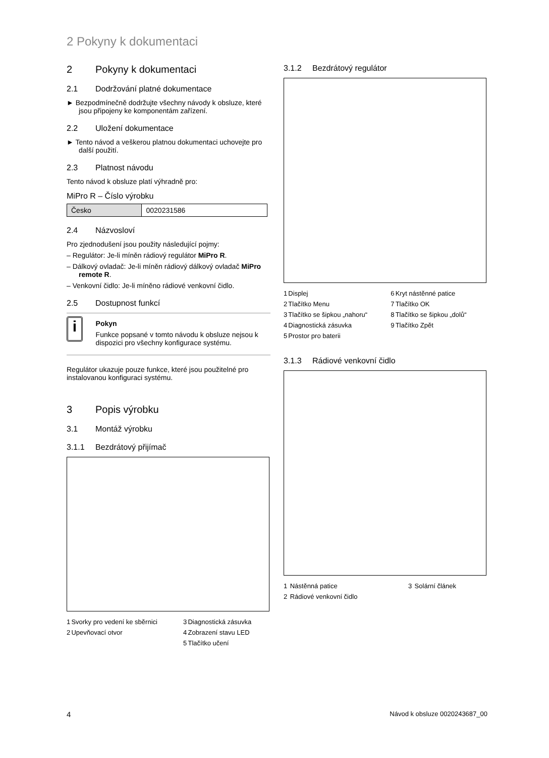2 Pokyny k dokumentaci
2 Pokyny k dokumentaci
2.1 Dodržování platné dokumentace
► Bezpodmínečně dodržujte všechny návody k obsluze, které jsou připojeny ke komponentám zařízení.
2.2 Uložení dokumentace
► Tento návod a veškerou platnou dokumentaci uchovejte pro další použití.
2.3 Platnost návodu
Tento návod k obsluze platí výhradně pro:
MiPro R – Číslo výrobku
| Česko | 0020231586 |
2.4 Názvosloví
Pro zjednodušení jsou použity následující pojmy:
– Regulátor: Je-li míněn rádiový regulátor MiPro R.
– Dálkový ovladač: Je-li míněn rádiový dálkový ovladač MiPro remote R.
– Venkovní čidlo: Je-li míněno rádiové venkovní čidlo.
2.5 Dostupnost funkcí
i
Pokyn
Funkce popsané v tomto návodu k obsluze nejsou k dispozici pro všechny konfigurace systému.
Regulátor ukazuje pouze funkce, které jsou použitelné pro instalovanou konfiguraci systému.
3 Popis výrobku
3.1 Montáž výrobku
3.1.1 Bezdrátový přijímač
| 1 | Svorky pro vedení ke sběrnici | 3 | Diagnostická zásuvka |
| 2 | Upevňovací otvor | 4 | Zobrazení stavu LED |
| | | 5 | Tlačítko učení |
3.1.2 Bezdrátový regulátor
| 1 | Displej | 6 | Kryt nástěnné patice |
| 2 | Tlačítko Menu | 7 | Tlačítko OK |
| 3 | Tlačítko se šipkou „nahoru“ | 8 | Tlačítko se šipkou „dolů“ |
| 4 | Diagnostická zásuvka | 9 | Tlačítko Zpět |
| 5 | Prostor pro baterii | | |
3.1.3 Rádiové venkovní čidlo
| 1 | Nástěnná patice | 3 | Solární článek |
| 2 | Rádiové venkovní čidlo | | |
4 Návod k obsluze 0020243687_00